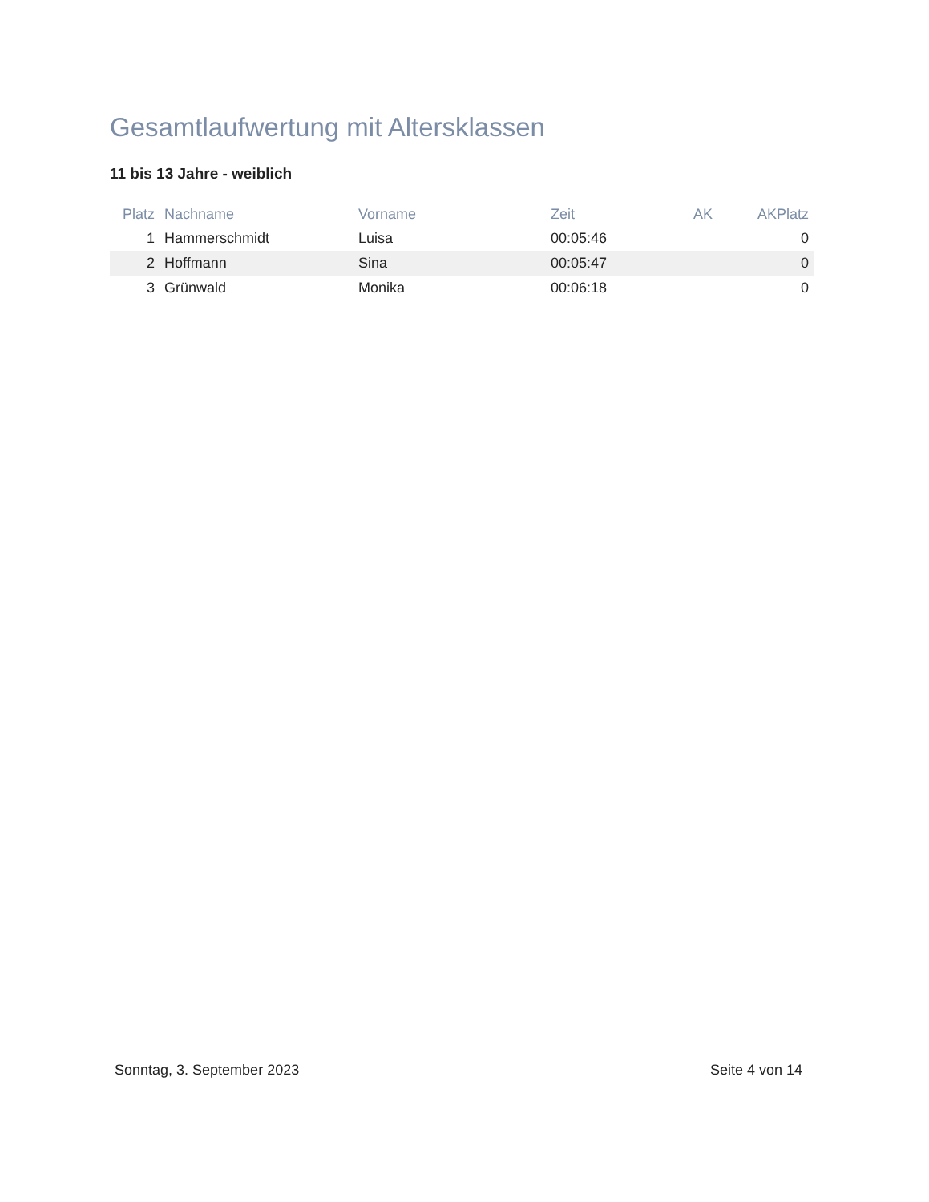Gesamtlaufwertung mit Altersklassen
11 bis 13 Jahre - weiblich
| Platz | Nachname | Vorname | Zeit | AK | AKPlatz |
| --- | --- | --- | --- | --- | --- |
| 1 | Hammerschmidt | Luisa | 00:05:46 | | 0 |
| 2 | Hoffmann | Sina | 00:05:47 | | 0 |
| 3 | Grünwald | Monika | 00:06:18 | | 0 |
Sonntag, 3. September 2023 Seite 4 von 14